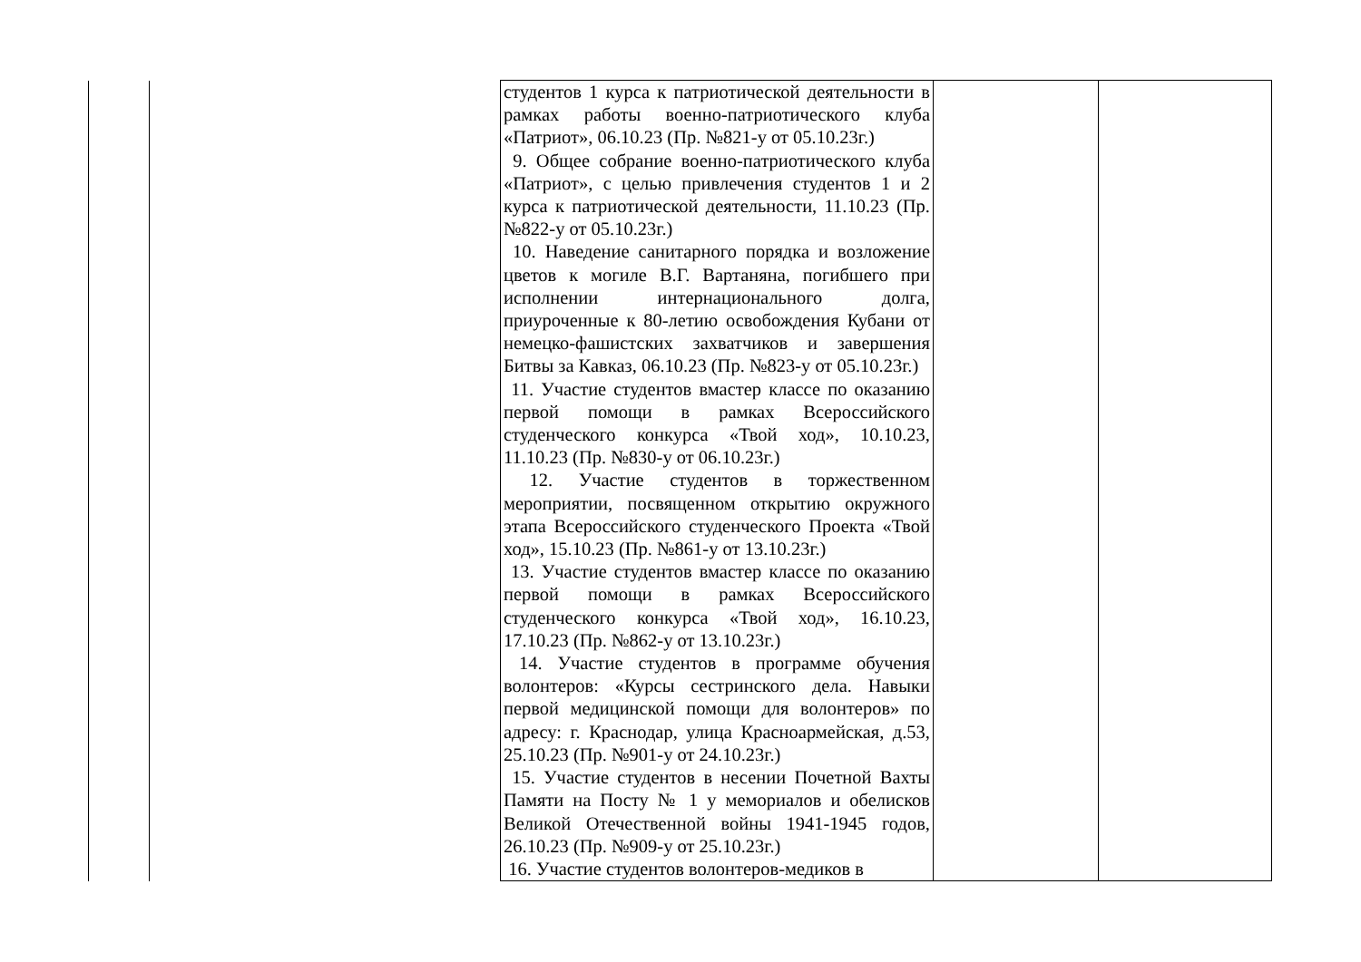| | | студентов 1 курса к патриотической деятельности в рамках работы военно-патриотического клуба «Патриот», 06.10.23 (Пр. №821-у от 05.10.23г.) 9. Общее собрание военно-патриотического клуба «Патриот», с целью привлечения студентов 1 и 2 курса к патриотической деятельности, 11.10.23 (Пр. №822-у от 05.10.23г.) 10. Наведение санитарного порядка и возложение цветов к могиле В.Г. Вартаняна, погибшего при исполнении интернационального долга, приуроченные к 80-летию освобождения Кубани от немецко-фашистских захватчиков и завершения Битвы за Кавказ, 06.10.23 (Пр. №823-у от 05.10.23г.) 11. Участие студентов вмастер классе по оказанию первой помощи в рамках Всероссийского студенческого конкурса «Твой ход», 10.10.23, 11.10.23 (Пр. №830-у от 06.10.23г.) 12. Участие студентов в торжественном мероприятии, посвященном открытию окружного этапа Всероссийского студенческого Проекта «Твой ход», 15.10.23 (Пр. №861-у от 13.10.23г.) 13. Участие студентов вмастер классе по оказанию первой помощи в рамках Всероссийского студенческого конкурса «Твой ход», 16.10.23, 17.10.23 (Пр. №862-у от 13.10.23г.) 14. Участие студентов в программе обучения волонтеров: «Курсы сестринского дела. Навыки первой медицинской помощи для волонтеров» по адресу: г. Краснодар, улица Красноармейская, д.53, 25.10.23 (Пр. №901-у от 24.10.23г.) 15. Участие студентов в несении Почетной Вахты Памяти на Посту № 1 у мемориалов и обелисков Великой Отечественной войны 1941-1945 годов, 26.10.23 (Пр. №909-у от 25.10.23г.) 16. Участие студентов волонтеров-медиков в | | |